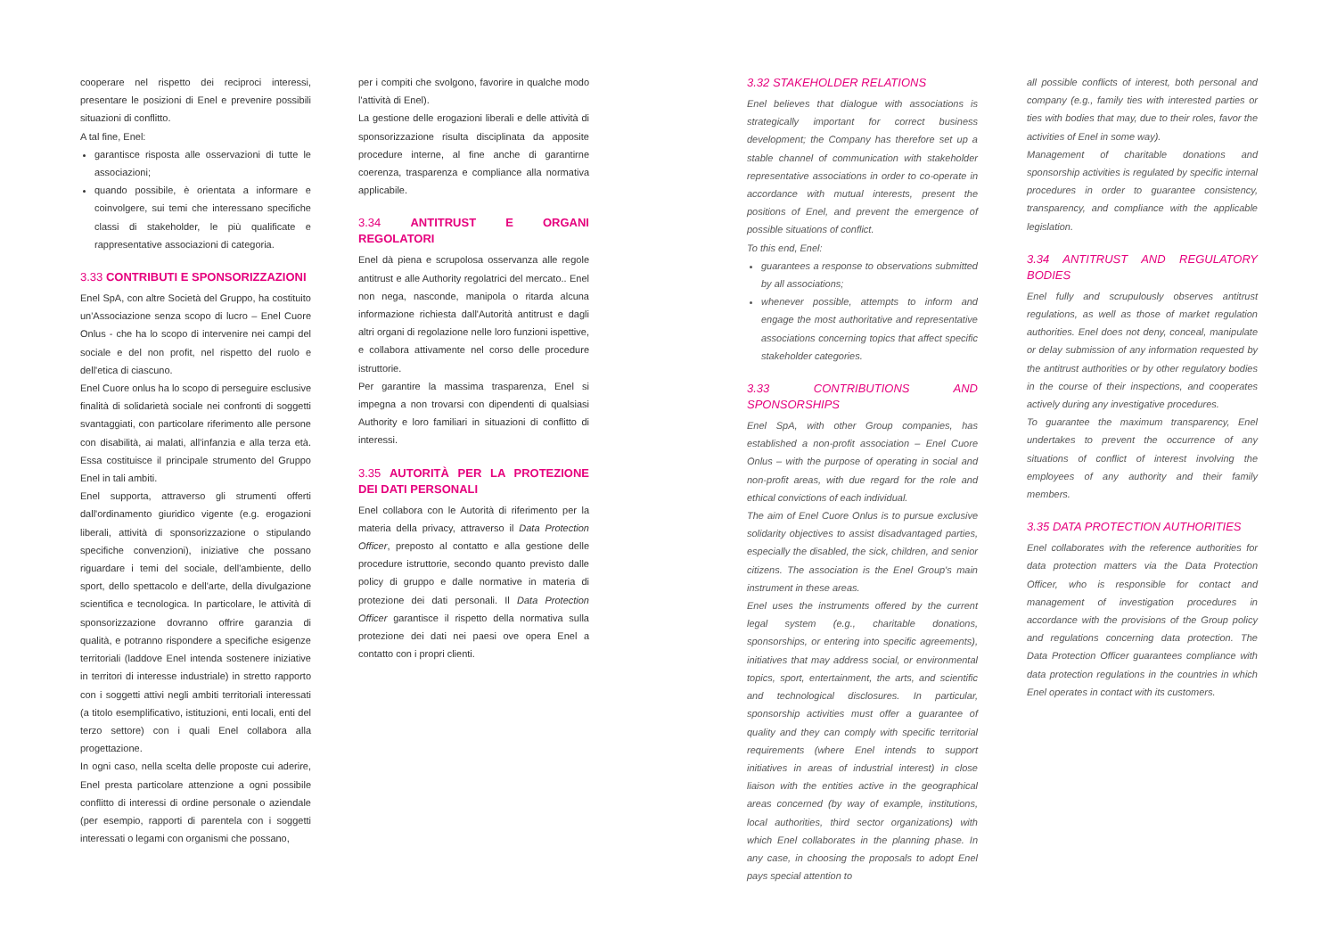cooperare nel rispetto dei reciproci interessi, presentare le posizioni di Enel e prevenire possibili situazioni di conflitto.
A tal fine, Enel:
garantisce risposta alle osservazioni di tutte le associazioni;
quando possibile, è orientata a informare e coinvolgere, sui temi che interessano specifiche classi di stakeholder, le più qualificate e rappresentative associazioni di categoria.
3.33 CONTRIBUTI E SPONSORIZZAZIONI
Enel SpA, con altre Società del Gruppo, ha costituito un'Associazione senza scopo di lucro – Enel Cuore Onlus - che ha lo scopo di intervenire nei campi del sociale e del non profit, nel rispetto del ruolo e dell'etica di ciascuno.
Enel Cuore onlus ha lo scopo di perseguire esclusive finalità di solidarietà sociale nei confronti di soggetti svantaggiati, con particolare riferimento alle persone con disabilità, ai malati, all'infanzia e alla terza età. Essa costituisce il principale strumento del Gruppo Enel in tali ambiti.
Enel supporta, attraverso gli strumenti offerti dall'ordinamento giuridico vigente (e.g. erogazioni liberali, attività di sponsorizzazione o stipulando specifiche convenzioni), iniziative che possano riguardare i temi del sociale, dell'ambiente, dello sport, dello spettacolo e dell'arte, della divulgazione scientifica e tecnologica. In particolare, le attività di sponsorizzazione dovranno offrire garanzia di qualità, e potranno rispondere a specifiche esigenze territoriali (laddove Enel intenda sostenere iniziative in territori di interesse industriale) in stretto rapporto con i soggetti attivi negli ambiti territoriali interessati (a titolo esemplificativo, istituzioni, enti locali, enti del terzo settore) con i quali Enel collabora alla progettazione.
In ogni caso, nella scelta delle proposte cui aderire, Enel presta particolare attenzione a ogni possibile conflitto di interessi di ordine personale o aziendale (per esempio, rapporti di parentela con i soggetti interessati o legami con organismi che possano,
per i compiti che svolgono, favorire in qualche modo l'attività di Enel).
La gestione delle erogazioni liberali e delle attività di sponsorizzazione risulta disciplinata da apposite procedure interne, al fine anche di garantirne coerenza, trasparenza e compliance alla normativa applicabile.
3.34 ANTITRUST E ORGANI REGOLATORI
Enel dà piena e scrupolosa osservanza alle regole antitrust e alle Authority regolatrici del mercato.. Enel non nega, nasconde, manipola o ritarda alcuna informazione richiesta dall'Autorità antitrust e dagli altri organi di regolazione nelle loro funzioni ispettive, e collabora attivamente nel corso delle procedure istruttorie.
Per garantire la massima trasparenza, Enel si impegna a non trovarsi con dipendenti di qualsiasi Authority e loro familiari in situazioni di conflitto di interessi.
3.35 AUTORITÀ PER LA PROTEZIONE DEI DATI PERSONALI
Enel collabora con le Autorità di riferimento per la materia della privacy, attraverso il Data Protection Officer, preposto al contatto e alla gestione delle procedure istruttorie, secondo quanto previsto dalle policy di gruppo e dalle normative in materia di protezione dei dati personali. Il Data Protection Officer garantisce il rispetto della normativa sulla protezione dei dati nei paesi ove opera Enel a contatto con i propri clienti.
3.32 STAKEHOLDER RELATIONS
Enel believes that dialogue with associations is strategically important for correct business development; the Company has therefore set up a stable channel of communication with stakeholder representative associations in order to co-operate in accordance with mutual interests, present the positions of Enel, and prevent the emergence of possible situations of conflict.
To this end, Enel:
guarantees a response to observations submitted by all associations;
whenever possible, attempts to inform and engage the most authoritative and representative associations concerning topics that affect specific stakeholder categories.
3.33 CONTRIBUTIONS AND SPONSORSHIPS
Enel SpA, with other Group companies, has established a non-profit association – Enel Cuore Onlus – with the purpose of operating in social and non-profit areas, with due regard for the role and ethical convictions of each individual.
The aim of Enel Cuore Onlus is to pursue exclusive solidarity objectives to assist disadvantaged parties, especially the disabled, the sick, children, and senior citizens. The association is the Enel Group's main instrument in these areas.
Enel uses the instruments offered by the current legal system (e.g., charitable donations, sponsorships, or entering into specific agreements), initiatives that may address social, or environmental topics, sport, entertainment, the arts, and scientific and technological disclosures. In particular, sponsorship activities must offer a guarantee of quality and they can comply with specific territorial requirements (where Enel intends to support initiatives in areas of industrial interest) in close liaison with the entities active in the geographical areas concerned (by way of example, institutions, local authorities, third sector organizations) with which Enel collaborates in the planning phase. In any case, in choosing the proposals to adopt Enel pays special attention to
all possible conflicts of interest, both personal and company (e.g., family ties with interested parties or ties with bodies that may, due to their roles, favor the activities of Enel in some way).
Management of charitable donations and sponsorship activities is regulated by specific internal procedures in order to guarantee consistency, transparency, and compliance with the applicable legislation.
3.34 ANTITRUST AND REGULATORY BODIES
Enel fully and scrupulously observes antitrust regulations, as well as those of market regulation authorities. Enel does not deny, conceal, manipulate or delay submission of any information requested by the antitrust authorities or by other regulatory bodies in the course of their inspections, and cooperates actively during any investigative procedures.
To guarantee the maximum transparency, Enel undertakes to prevent the occurrence of any situations of conflict of interest involving the employees of any authority and their family members.
3.35 DATA PROTECTION AUTHORITIES
Enel collaborates with the reference authorities for data protection matters via the Data Protection Officer, who is responsible for contact and management of investigation procedures in accordance with the provisions of the Group policy and regulations concerning data protection. The Data Protection Officer guarantees compliance with data protection regulations in the countries in which Enel operates in contact with its customers.